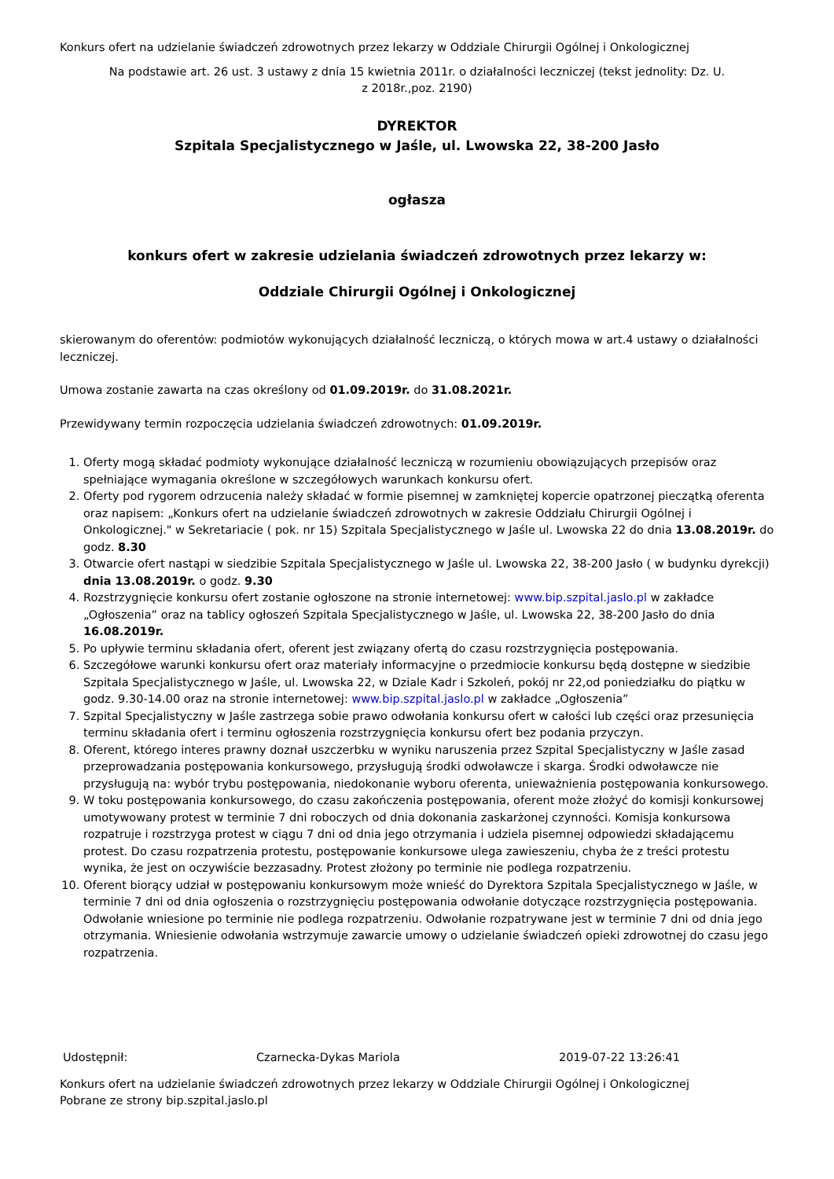Konkurs ofert na udzielanie świadczeń zdrowotnych przez lekarzy w Oddziale Chirurgii Ogólnej i Onkologicznej
Na podstawie art. 26 ust. 3 ustawy z dnia 15 kwietnia 2011r. o działalności leczniczej (tekst jednolity: Dz. U.
z 2018r.,poz. 2190)
DYREKTOR
Szpitala Specjalistycznego w Jaśle, ul. Lwowska 22, 38-200 Jasło
ogłasza
konkurs ofert w zakresie udzielania świadczeń zdrowotnych przez lekarzy w:
Oddziale Chirurgii Ogólnej i Onkologicznej
skierowanym do oferentów: podmiotów wykonujących działalność leczniczą, o których mowa w art.4 ustawy o działalności leczniczej.
Umowa zostanie zawarta na czas określony od 01.09.2019r. do 31.08.2021r.
Przewidywany termin rozpoczęcia udzielania świadczeń zdrowotnych: 01.09.2019r.
1. Oferty mogą składać podmioty wykonujące działalność leczniczą w rozumieniu obowiązujących przepisów oraz spełniające wymagania określone w szczegółowych warunkach konkursu ofert.
2. Oferty pod rygorem odrzucenia należy składać w formie pisemnej w zamkniętej kopercie opatrzonej pieczątką oferenta oraz napisem: „Konkurs ofert na udzielanie świadczeń zdrowotnych w zakresie Oddziału Chirurgii Ogólnej i Onkologicznej." w Sekretariacie ( pok. nr 15) Szpitala Specjalistycznego w Jaśle ul. Lwowska 22 do dnia 13.08.2019r. do godz. 8.30
3. Otwarcie ofert nastąpi w siedzibie Szpitala Specjalistycznego w Jaśle ul. Lwowska 22, 38-200 Jasło ( w budynku dyrekcji) dnia 13.08.2019r. o godz. 9.30
4. Rozstrzygnięcie konkursu ofert zostanie ogłoszone na stronie internetowej: www.bip.szpital.jaslo.pl w zakładce „Ogłoszenia” oraz na tablicy ogłoszeń Szpitala Specjalistycznego w Jaśle, ul. Lwowska 22, 38-200 Jasło do dnia 16.08.2019r.
5. Po upływie terminu składania ofert, oferent jest związany ofertą do czasu rozstrzygnięcia postępowania.
6. Szczegółowe warunki konkursu ofert oraz materiały informacyjne o przedmiocie konkursu będą dostępne w siedzibie Szpitala Specjalistycznego w Jaśle, ul. Lwowska 22, w Dziale Kadr i Szkoleń, pokój nr 22,od poniedziałku do piątku w godz. 9.30-14.00 oraz na stronie internetowej: www.bip.szpital.jaslo.pl w zakładce „Ogłoszenia”
7. Szpital Specjalistyczny w Jaśle zastrzega sobie prawo odwołania konkursu ofert w całości lub części oraz przesunięcia terminu składania ofert i terminu ogłoszenia rozstrzygnięcia konkursu ofert bez podania przyczyn.
8. Oferent, którego interes prawny doznał uszczerbku w wyniku naruszenia przez Szpital Specjalistyczny w Jaśle zasad przeprowadzania postępowania konkursowego, przysługują środki odwoławcze i skarga. Środki odwoławcze nie przysługują na: wybór trybu postępowania, niedokonanie wyboru oferenta, unieważnienia postępowania konkursowego.
9. W toku postępowania konkursowego, do czasu zakończenia postępowania, oferent może złożyć do komisji konkursowej umotywowany protest w terminie 7 dni roboczych od dnia dokonania zaskarżonej czynności. Komisja konkursowa rozpatruje i rozstrzyga protest w ciągu 7 dni od dnia jego otrzymania i udziela pisemnej odpowiedzi składającemu protest. Do czasu rozpatrzenia protestu, postępowanie konkursowe ulega zawieszeniu, chyba że z treści protestu wynika, że jest on oczywiście bezzasadny. Protest złożony po terminie nie podlega rozpatrzeniu.
10. Oferent biorący udział w postępowaniu konkursowym może wnieść do Dyrektora Szpitala Specjalistycznego w Jaśle, w terminie 7 dni od dnia ogłoszenia o rozstrzygnięciu postępowania odwołanie dotyczące rozstrzygnięcia postępowania. Odwołanie wniesione po terminie nie podlega rozpatrzeniu. Odwołanie rozpatrywane jest w terminie 7 dni od dnia jego otrzymania. Wniesienie odwołania wstrzymuje zawarcie umowy o udzielanie świadczeń opieki zdrowotnej do czasu jego rozpatrzenia.
Udostępnił: Czarnecka-Dykas Mariola 2019-07-22 13:26:41
Konkurs ofert na udzielanie świadczeń zdrowotnych przez lekarzy w Oddziale Chirurgii Ogólnej i Onkologicznej
Pobrane ze strony bip.szpital.jaslo.pl